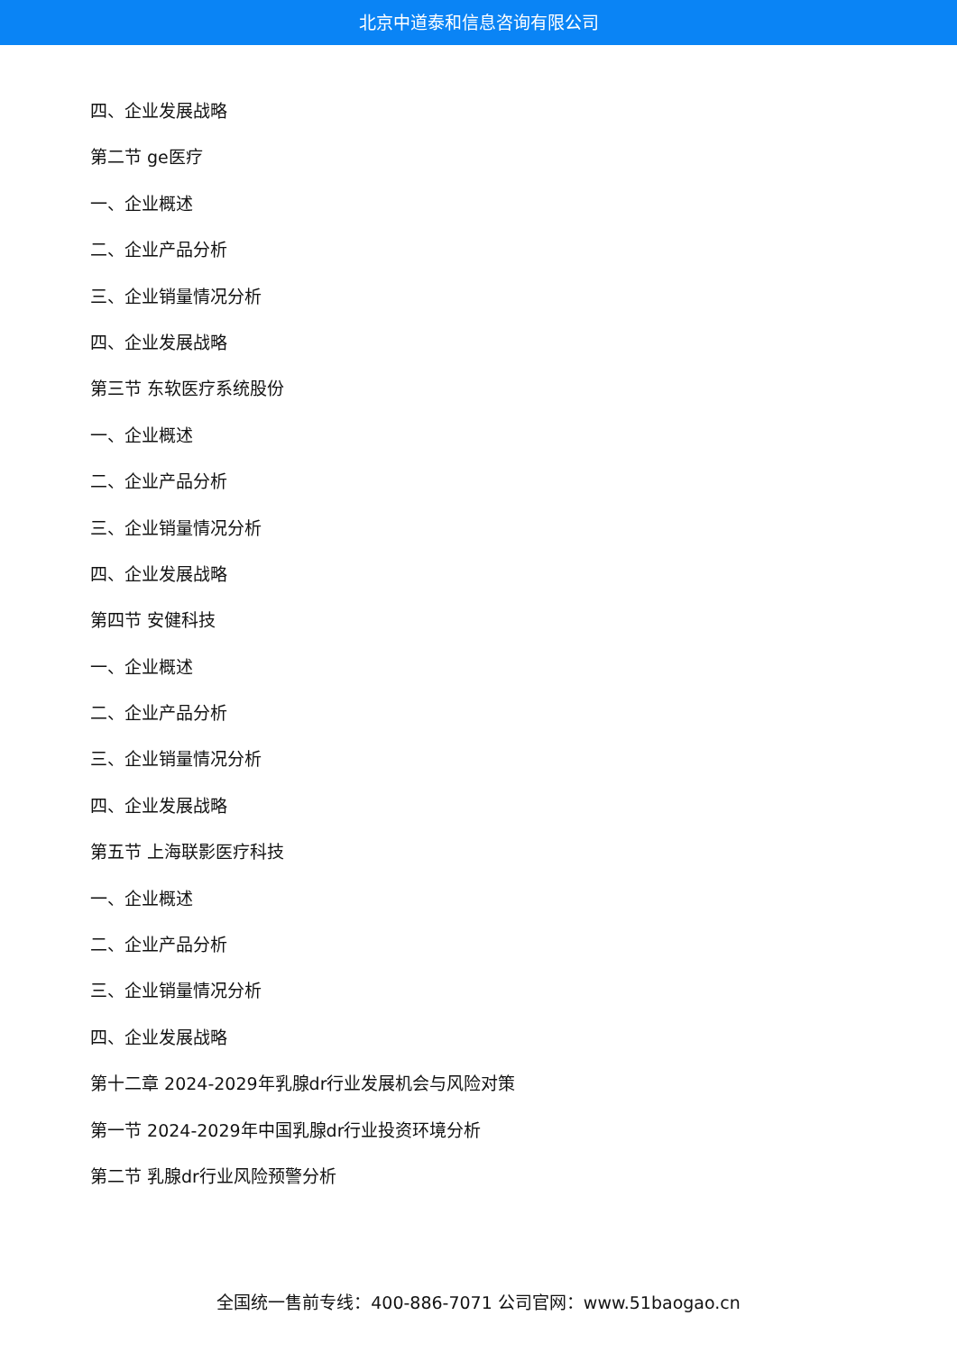北京中道泰和信息咨询有限公司
四、企业发展战略
第二节 ge医疗
一、企业概述
二、企业产品分析
三、企业销量情况分析
四、企业发展战略
第三节 东软医疗系统股份
一、企业概述
二、企业产品分析
三、企业销量情况分析
四、企业发展战略
第四节 安健科技
一、企业概述
二、企业产品分析
三、企业销量情况分析
四、企业发展战略
第五节 上海联影医疗科技
一、企业概述
二、企业产品分析
三、企业销量情况分析
四、企业发展战略
第十二章 2024-2029年乳腺dr行业发展机会与风险对策
第一节 2024-2029年中国乳腺dr行业投资环境分析
第二节 乳腺dr行业风险预警分析
全国统一售前专线：400-886-7071 公司官网：www.51baogao.cn